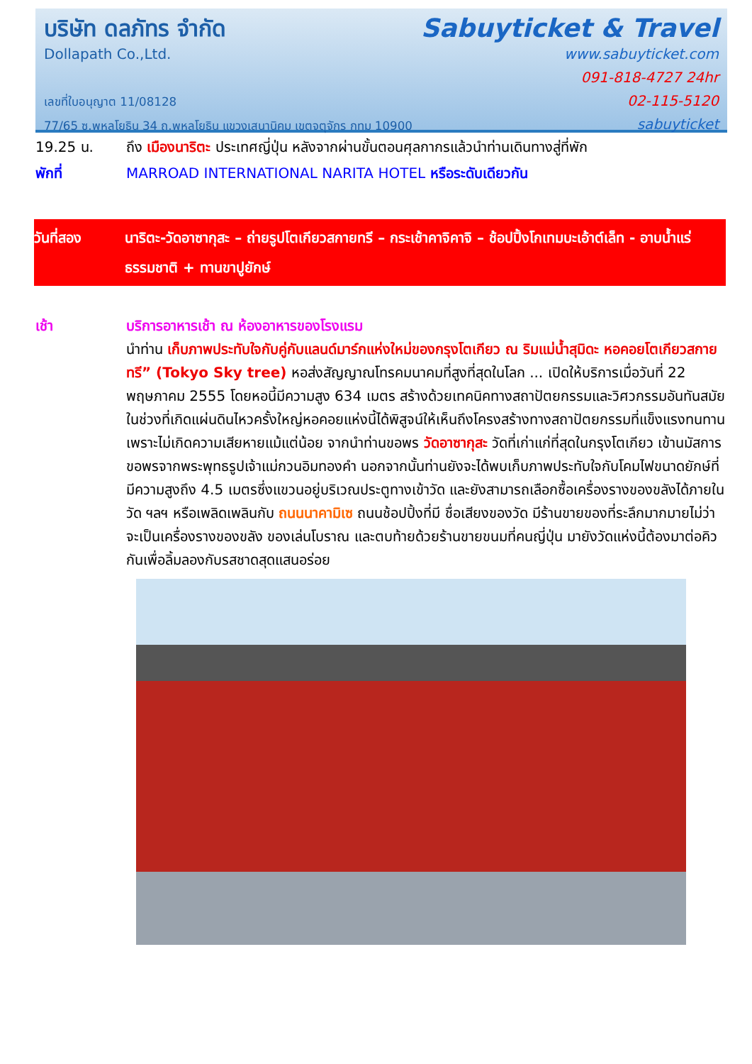บริษัท ดลภัทร จำกัด
Dollapath Co.,Ltd.
เลขที่ใบอนุญาต 11/08128
77/65 ซ.พหลโยธิน 34 ถ.พหลโยธิน แขวงเสนานิคม เขตจตุจักร กทม 10900
Sabuyticket & Travel
www.sabuyticket.com
091-818-4727 24hr
02-115-5120
sabuyticket
19.25 น. ถึง เมืองนาริตะ ประเทศญี่ปุ่น หลังจากผ่านขั้นตอนศุลกากรแล้วนำท่านเดินทางสู่ที่พัก
พักที่ MARROAD INTERNATIONAL NARITA HOTEL หรือระดับเดียวกัน
วันที่สอง นาริตะ-วัดอาซากุสะ – ถ่ายรูปโตเกียวสกายทรี – กระเช้าคาจิคาจิ – ช้อปปิ้งโกเทมบะเอ้าต์เล็ท - อาบน้ำแร่ธรรมชาติ + ทานขาปูยักษ์
เช้า บริการอาหารเช้า ณ ห้องอาหารของโรงแรม
นำท่าน เก็บภาพประทับใจกับคู่กับแลนด์มาร์กแห่งใหม่ของกรุงโตเกียว ณ ริมแม่น้ำสุมิดะ หอคอยโตเกียวสกายทรี” (Tokyo Sky tree) หอส่งสัญญาณโทรคมนาคมที่สูงที่สุดในโลก ... เปิดให้บริการเมื่อวันที่ 22 พฤษภาคม 2555 โดยหอนี้มีความสูง 634 เมตร สร้างด้วยเทคนิคทางสถาปัตยกรรมและวิศวกรรมอันทันสมัย ในช่วงที่เกิดแผ่นดินไหวครั้งใหญ่หอคอยแห่งนี้ได้พิสูจน์ให้เห็นถึงโครงสร้างทางสถาปัตยกรรมที่แข็งแรงทนทาน เพราะไม่เกิดความเสียหายแม้แต่น้อย จากนำท่านขอพร วัดอาซากุสะ วัดที่เก่าแก่ที่สุดในกรุงโตเกียว เข้านมัสการขอพรจากพระพุทธรูปเจ้าแม่กวนอิมทองคำ นอกจากนั้นท่านยังจะได้พบเก็บภาพประทับใจกับโคมไฟขนาดยักษ์ที่มีความสูงถึง 4.5 เมตรซึ่งแขวนอยู่บริเวณประตูทางเข้าวัด และยังสามารถเลือกซื้อเครื่องรางของขลังได้ภายในวัด ฯลฯ หรือเพลิดเพลินกับ ถนนนาคามิเซ ถนนช้อปปิ้งที่มี ชื่อเสียงของวัด มีร้านขายของที่ระลึกมากมายไม่ว่าจะเป็นเครื่องรางของขลัง ของเล่นโบราณ และตบท้ายด้วยร้านขายขนมที่คนญี่ปุ่น มายังวัดแห่งนี้ต้องมาต่อคิวกันเพื่อลิ้มลองกับรสชาดสุดแสนอร่อย